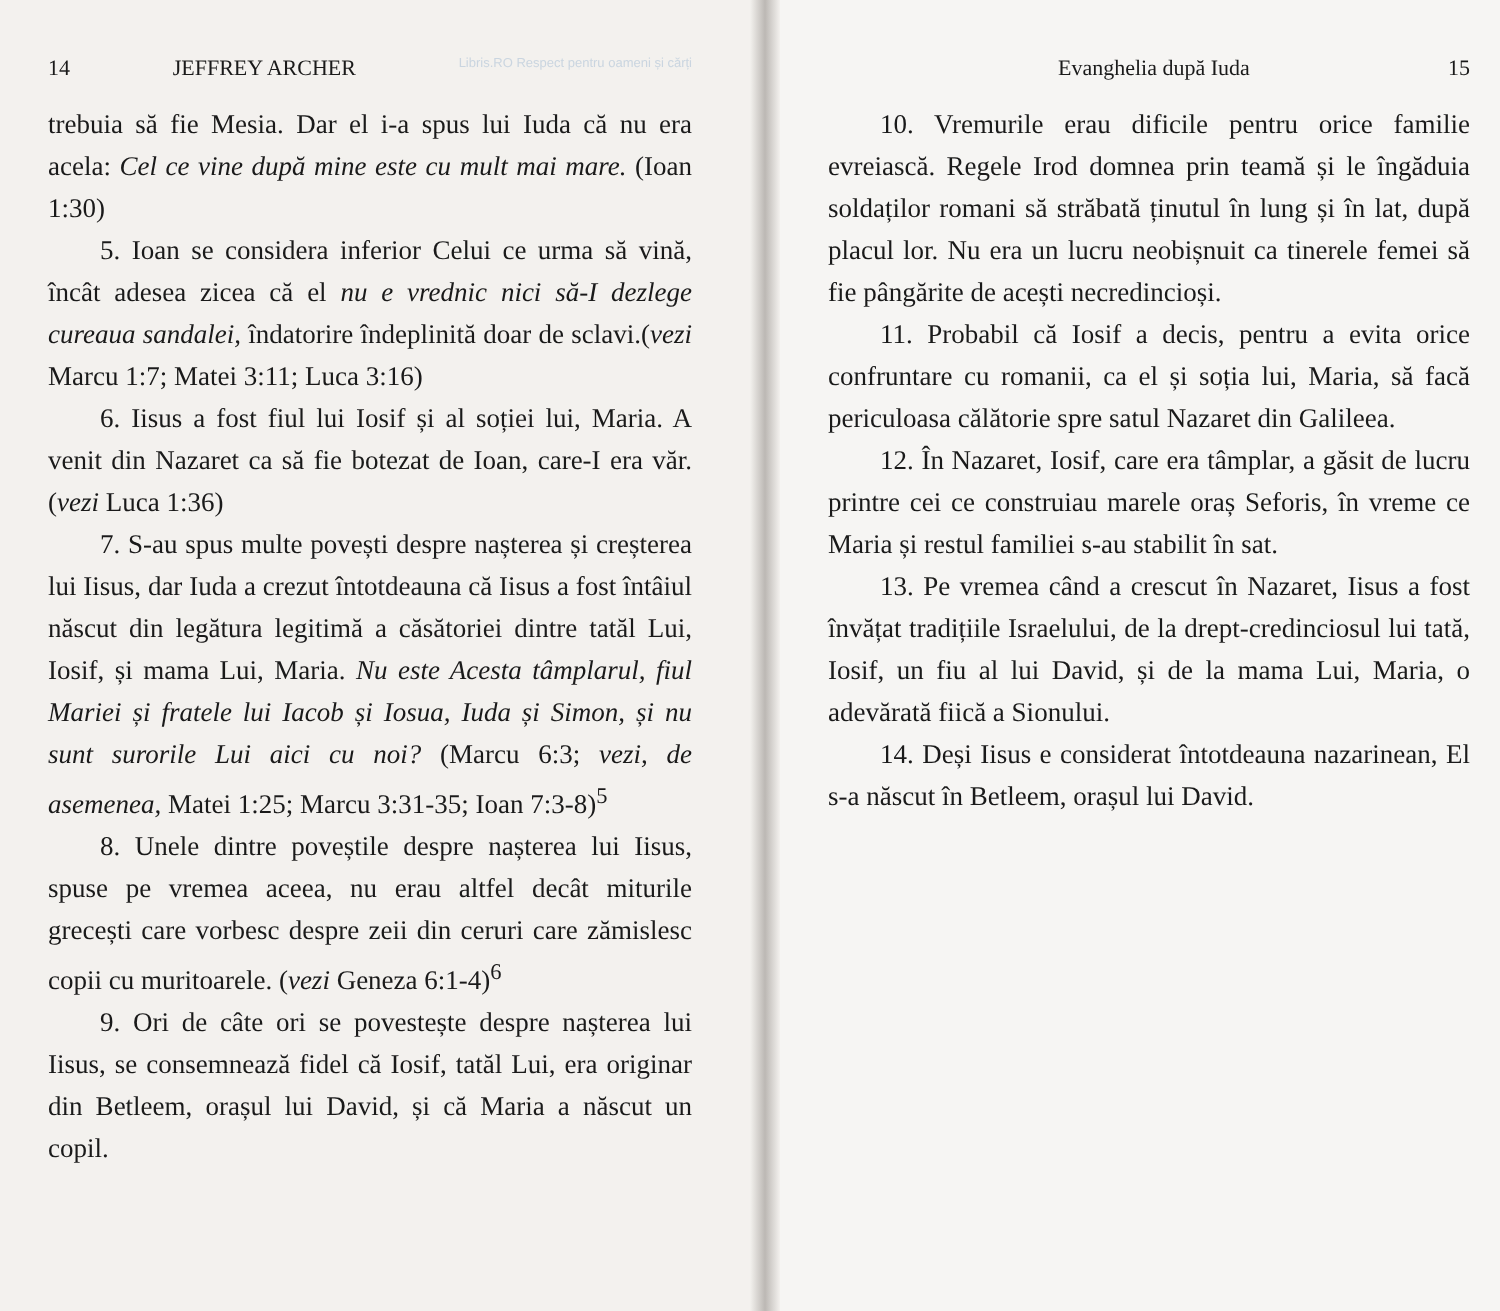14 JEFFREY ARCHER Libris.RO Respect pentru oameni și cărți
trebuia să fie Mesia. Dar el i-a spus lui Iuda că nu era acela: Cel ce vine după mine este cu mult mai mare. (Ioan 1:30)
5. Ioan se considera inferior Celui ce urma să vină, încât adesea zicea că el nu e vrednic nici să-I dezlege cureaua sandalei, îndatorire îndeplinită doar de sclavi.(vezi Marcu 1:7; Matei 3:11; Luca 3:16)
6. Iisus a fost fiul lui Iosif și al soției lui, Maria. A venit din Nazaret ca să fie botezat de Ioan, care-I era văr. (vezi Luca 1:36)
7. S-au spus multe povești despre nașterea și creșterea lui Iisus, dar Iuda a crezut întotdeauna că Iisus a fost întâiul născut din legătura legitimă a căsătoriei dintre tatăl Lui, Iosif, și mama Lui, Maria. Nu este Acesta tâmplarul, fiul Mariei și fratele lui Iacob și Iosua, Iuda și Simon, și nu sunt surorile Lui aici cu noi? (Marcu 6:3; vezi, de asemenea, Matei 1:25; Marcu 3:31-35; Ioan 7:3-8)<sup>5</sup>
8. Unele dintre poveștile despre nașterea lui Iisus, spuse pe vremea aceea, nu erau altfel decât miturile grecești care vorbesc despre zeii din ceruri care zămislesc copii cu muritoarele. (vezi Geneza 6:1-4)<sup>6</sup>
9. Ori de câte ori se povestește despre nașterea lui Iisus, se consemnează fidel că Iosif, tatăl Lui, era originar din Betleem, orașul lui David, și că Maria a născut un copil.
Evanghelia după Iuda 15
10. Vremurile erau dificile pentru orice familie evreiască. Regele Irod domnea prin teamă și le îngăduia soldaților romani să străbată ținutul în lung și în lat, după placul lor. Nu era un lucru neobișnuit ca tinerele femei să fie pângărite de acești necredincioși.
11. Probabil că Iosif a decis, pentru a evita orice confruntare cu romanii, ca el și soția lui, Maria, să facă periculoasa călătorie spre satul Nazaret din Galileea.
12. În Nazaret, Iosif, care era tâmplar, a găsit de lucru printre cei ce construiau marele oraș Seforis, în vreme ce Maria și restul familiei s-au stabilit în sat.
13. Pe vremea când a crescut în Nazaret, Iisus a fost învățat tradițiile Israelului, de la drept-credinciosul lui tată, Iosif, un fiu al lui David, și de la mama Lui, Maria, o adevărată fiică a Sionului.
14. Deși Iisus e considerat întotdeauna nazarinean, El s-a născut în Betleem, orașul lui David.